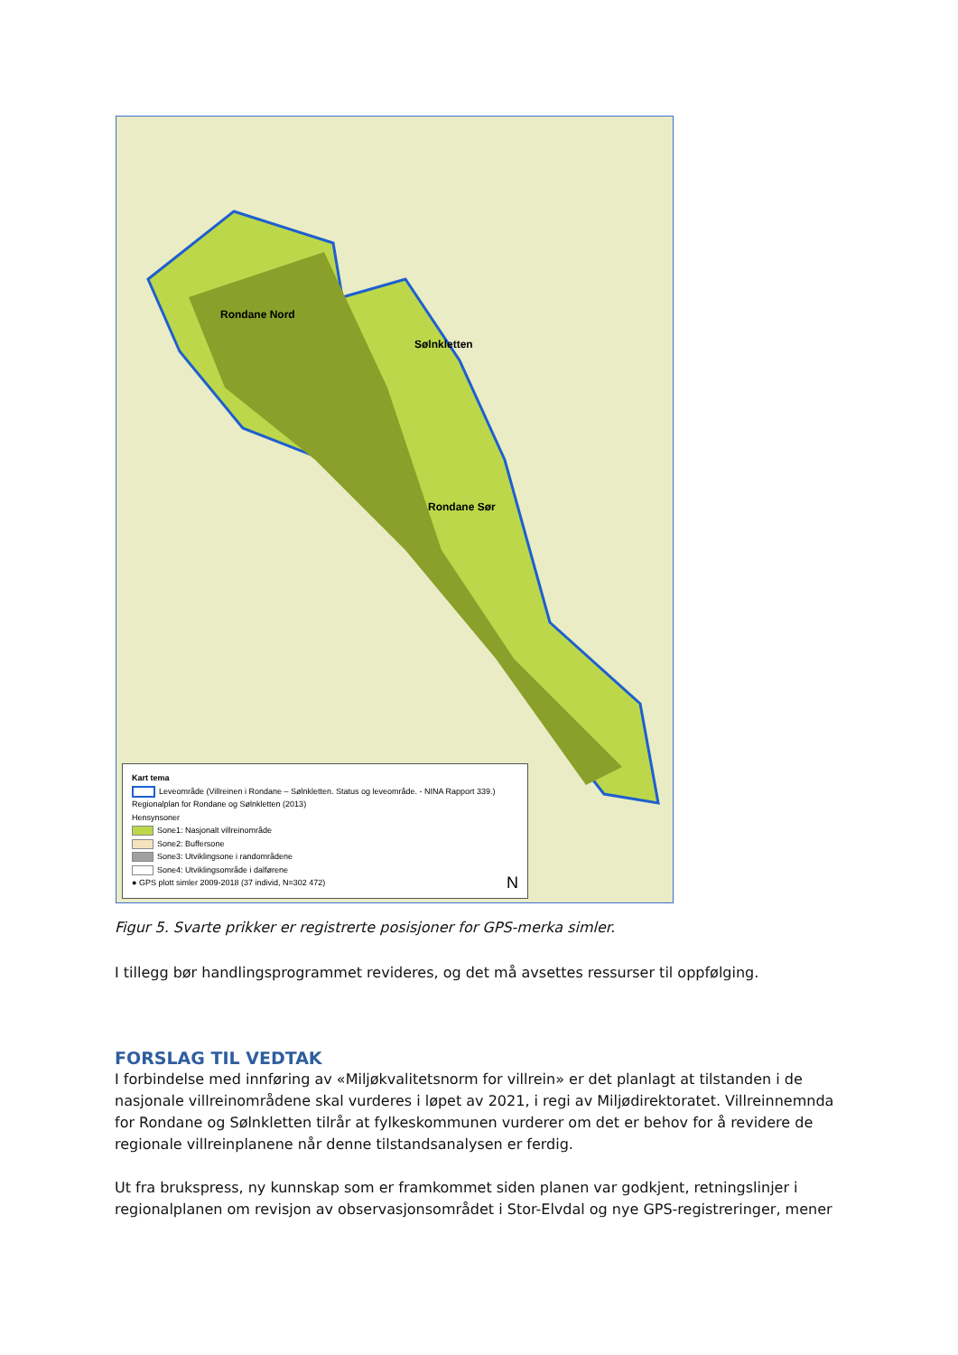Rondane Nord
Sølnkletten
Rondane Sør
Kart tema
Leveområde (Villreinen i Rondane – Sølnkletten. Status og leveområde. - NINA Rapport 339.)
Regionalplan for Rondane og Sølnkletten (2013)
Hensynsoner
Sone1: Nasjonalt villreinområde
Sone2: Buffersone
Sone3: Utviklingsone i randområdene
Sone4: Utviklingsområde i dalførene
● GPS plott simler 2009-2018 (37 individ, N=302 472) N
Figur 5. Svarte prikker er registrerte posisjoner for GPS-merka simler.
I tillegg bør handlingsprogrammet revideres, og det må avsettes ressurser til oppfølging.
FORSLAG TIL VEDTAK
I forbindelse med innføring av «Miljøkvalitetsnorm for villrein» er det planlagt at tilstanden i de nasjonale villreinområdene skal vurderes i løpet av 2021, i regi av Miljødirektoratet. Villreinnemnda for Rondane og Sølnkletten tilrår at fylkeskommunen vurderer om det er behov for å revidere de regionale villreinplanene når denne tilstandsanalysen er ferdig.
Ut fra brukspress, ny kunnskap som er framkommet siden planen var godkjent, retningslinjer i regionalplanen om revisjon av observasjonsområdet i Stor-Elvdal og nye GPS-registreringer, mener